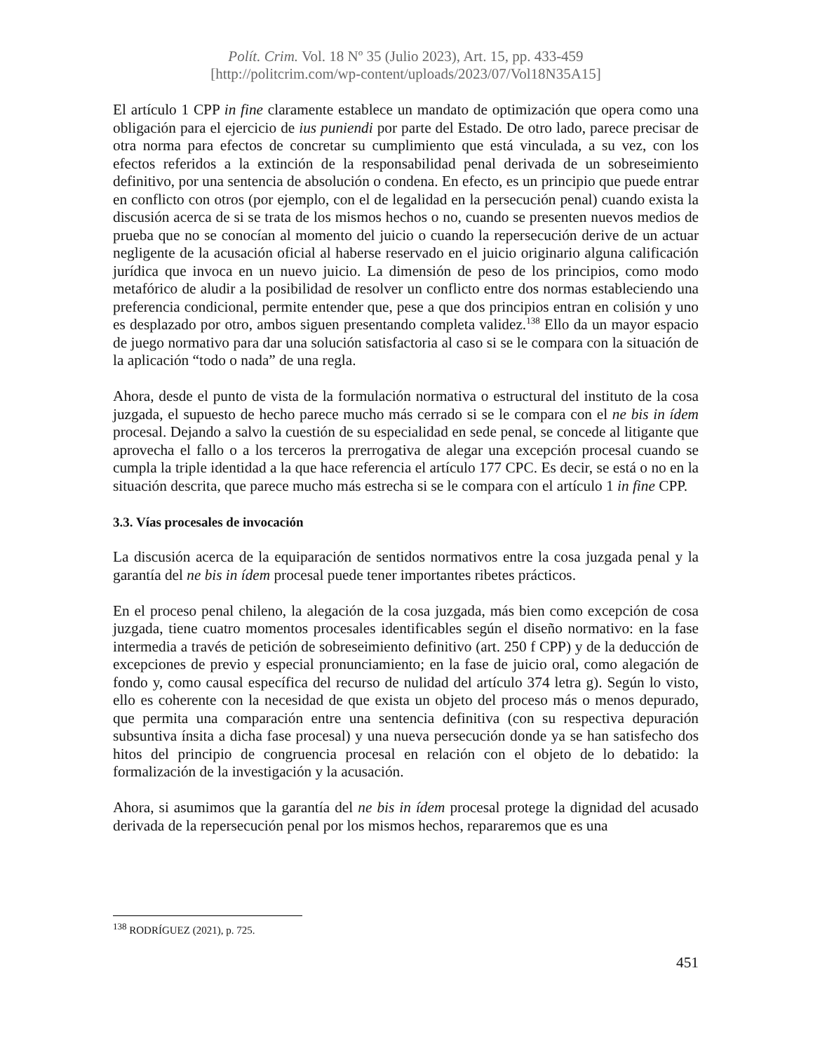Polít. Crim. Vol. 18 Nº 35 (Julio 2023), Art. 15, pp. 433-459
[http://politcrim.com/wp-content/uploads/2023/07/Vol18N35A15]
El artículo 1 CPP in fine claramente establece un mandato de optimización que opera como una obligación para el ejercicio de ius puniendi por parte del Estado. De otro lado, parece precisar de otra norma para efectos de concretar su cumplimiento que está vinculada, a su vez, con los efectos referidos a la extinción de la responsabilidad penal derivada de un sobreseimiento definitivo, por una sentencia de absolución o condena. En efecto, es un principio que puede entrar en conflicto con otros (por ejemplo, con el de legalidad en la persecución penal) cuando exista la discusión acerca de si se trata de los mismos hechos o no, cuando se presenten nuevos medios de prueba que no se conocían al momento del juicio o cuando la repersecución derive de un actuar negligente de la acusación oficial al haberse reservado en el juicio originario alguna calificación jurídica que invoca en un nuevo juicio. La dimensión de peso de los principios, como modo metafórico de aludir a la posibilidad de resolver un conflicto entre dos normas estableciendo una preferencia condicional, permite entender que, pese a que dos principios entran en colisión y uno es desplazado por otro, ambos siguen presentando completa validez.<sup>138</sup> Ello da un mayor espacio de juego normativo para dar una solución satisfactoria al caso si se le compara con la situación de la aplicación “todo o nada” de una regla.
Ahora, desde el punto de vista de la formulación normativa o estructural del instituto de la cosa juzgada, el supuesto de hecho parece mucho más cerrado si se le compara con el ne bis in ídem procesal. Dejando a salvo la cuestión de su especialidad en sede penal, se concede al litigante que aprovecha el fallo o a los terceros la prerrogativa de alegar una excepción procesal cuando se cumpla la triple identidad a la que hace referencia el artículo 177 CPC. Es decir, se está o no en la situación descrita, que parece mucho más estrecha si se le compara con el artículo 1 in fine CPP.
3.3. Vías procesales de invocación
La discusión acerca de la equiparación de sentidos normativos entre la cosa juzgada penal y la garantía del ne bis in ídem procesal puede tener importantes ribetes prácticos.
En el proceso penal chileno, la alegación de la cosa juzgada, más bien como excepción de cosa juzgada, tiene cuatro momentos procesales identificables según el diseño normativo: en la fase intermedia a través de petición de sobreseimiento definitivo (art. 250 f CPP) y de la deducción de excepciones de previo y especial pronunciamiento; en la fase de juicio oral, como alegación de fondo y, como causal específica del recurso de nulidad del artículo 374 letra g). Según lo visto, ello es coherente con la necesidad de que exista un objeto del proceso más o menos depurado, que permita una comparación entre una sentencia definitiva (con su respectiva depuración subsuntiva ínsita a dicha fase procesal) y una nueva persecución donde ya se han satisfecho dos hitos del principio de congruencia procesal en relación con el objeto de lo debatido: la formalización de la investigación y la acusación.
Ahora, si asumimos que la garantía del ne bis in ídem procesal protege la dignidad del acusado derivada de la repersecución penal por los mismos hechos, repararemos que es una
<sup>138</sup> RODRÍGUEZ (2021), p. 725.
451